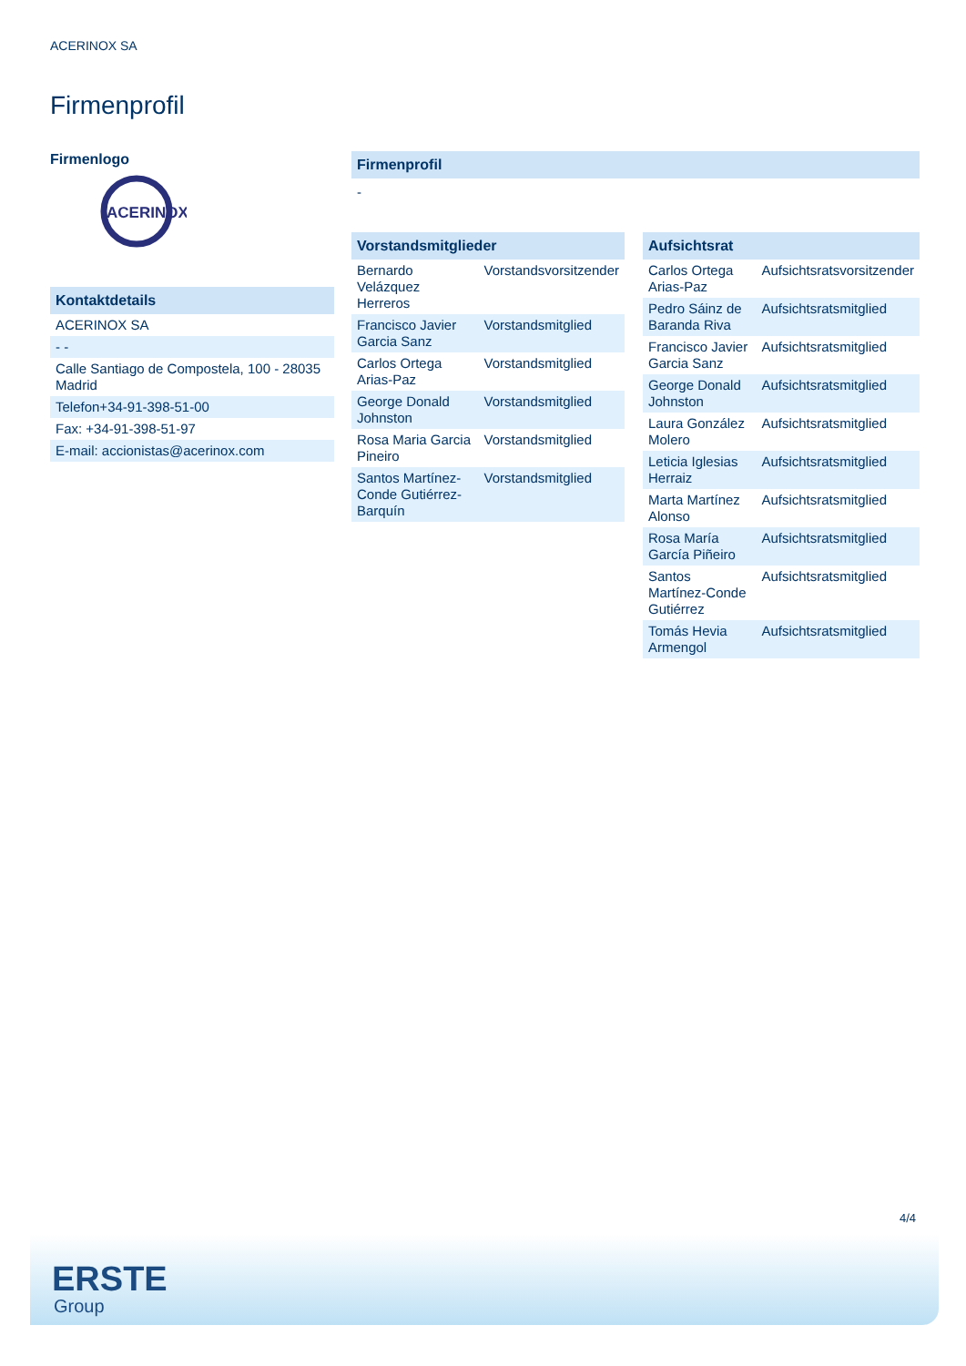ACERINOX SA
Firmenprofil
Firmenlogo
ACERINOX
Kontaktdetails
| ACERINOX SA |
| - - |
| Calle Santiago de Compostela, 100 - 28035 Madrid |
| Telefon+34-91-398-51-00 |
| Fax: +34-91-398-51-97 |
| E-mail: accionistas@acerinox.com |
Firmenprofil
-
Vorstandsmitglieder
| Bernardo Velázquez Herreros | Vorstandsvorsitzender |
| Francisco Javier Garcia Sanz | Vorstandsmitglied |
| Carlos Ortega Arias-Paz | Vorstandsmitglied |
| George Donald Johnston | Vorstandsmitglied |
| Rosa Maria Garcia Pineiro | Vorstandsmitglied |
| Santos Martínez-Conde Gutiérrez-Barquín | Vorstandsmitglied |
Aufsichtsrat
| Carlos Ortega Arias-Paz | Aufsichtsratsvorsitzender |
| Pedro Sáinz de Baranda Riva | Aufsichtsratsmitglied |
| Francisco Javier Garcia Sanz | Aufsichtsratsmitglied |
| George Donald Johnston | Aufsichtsratsmitglied |
| Laura González Molero | Aufsichtsratsmitglied |
| Leticia Iglesias Herraiz | Aufsichtsratsmitglied |
| Marta Martínez Alonso | Aufsichtsratsmitglied |
| Rosa María García Piñeiro | Aufsichtsratsmitglied |
| Santos Martínez-Conde Gutiérrez | Aufsichtsratsmitglied |
| Tomás Hevia Armengol | Aufsichtsratsmitglied |
4/4
ERSTE
Group